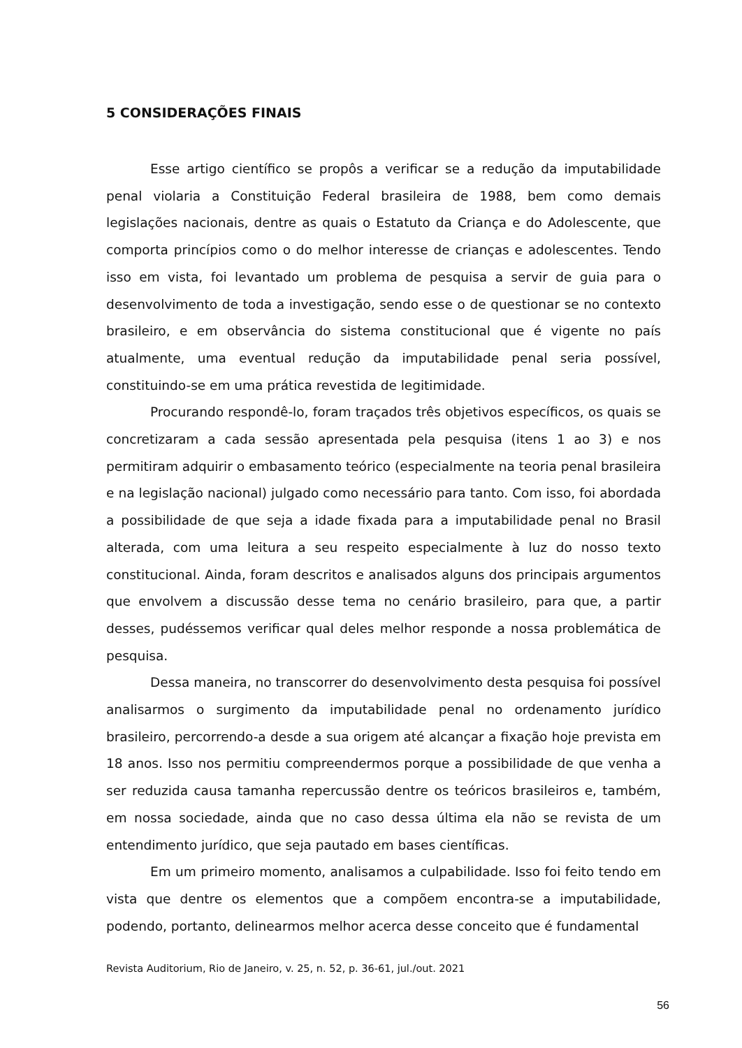5 CONSIDERAÇÕES FINAIS
Esse artigo científico se propôs a verificar se a redução da imputabilidade penal violaria a Constituição Federal brasileira de 1988, bem como demais legislações nacionais, dentre as quais o Estatuto da Criança e do Adolescente, que comporta princípios como o do melhor interesse de crianças e adolescentes. Tendo isso em vista, foi levantado um problema de pesquisa a servir de guia para o desenvolvimento de toda a investigação, sendo esse o de questionar se no contexto brasileiro, e em observância do sistema constitucional que é vigente no país atualmente, uma eventual redução da imputabilidade penal seria possível, constituindo-se em uma prática revestida de legitimidade.
Procurando respondê-lo, foram traçados três objetivos específicos, os quais se concretizaram a cada sessão apresentada pela pesquisa (itens 1 ao 3) e nos permitiram adquirir o embasamento teórico (especialmente na teoria penal brasileira e na legislação nacional) julgado como necessário para tanto. Com isso, foi abordada a possibilidade de que seja a idade fixada para a imputabilidade penal no Brasil alterada, com uma leitura a seu respeito especialmente à luz do nosso texto constitucional. Ainda, foram descritos e analisados alguns dos principais argumentos que envolvem a discussão desse tema no cenário brasileiro, para que, a partir desses, pudéssemos verificar qual deles melhor responde a nossa problemática de pesquisa.
Dessa maneira, no transcorrer do desenvolvimento desta pesquisa foi possível analisarmos o surgimento da imputabilidade penal no ordenamento jurídico brasileiro, percorrendo-a desde a sua origem até alcançar a fixação hoje prevista em 18 anos. Isso nos permitiu compreendermos porque a possibilidade de que venha a ser reduzida causa tamanha repercussão dentre os teóricos brasileiros e, também, em nossa sociedade, ainda que no caso dessa última ela não se revista de um entendimento jurídico, que seja pautado em bases científicas.
Em um primeiro momento, analisamos a culpabilidade. Isso foi feito tendo em vista que dentre os elementos que a compõem encontra-se a imputabilidade, podendo, portanto, delinearmos melhor acerca desse conceito que é fundamental
Revista Auditorium, Rio de Janeiro, v. 25, n. 52, p. 36-61, jul./out. 2021
56